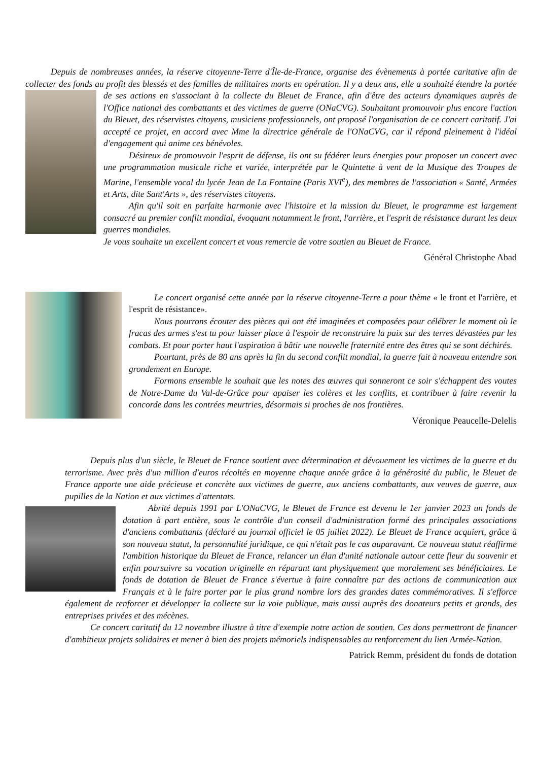Depuis de nombreuses années, la réserve citoyenne-Terre d'Île-de-France, organise des évènements à portée caritative afin de collecter des fonds au profit des blessés et des familles de militaires morts en opération. Il y a deux ans, elle a souhaité étendre la portée de ses actions en s'associant à la collecte du Bleuet de France, afin d'être des acteurs dynamiques auprès de l'Office national des combattants et des victimes de guerre (ONaCVG). Souhaitant promouvoir plus encore l'action du Bleuet, des réservistes citoyens, musiciens professionnels, ont proposé l'organisation de ce concert caritatif. J'ai accepté ce projet, en accord avec Mme la directrice générale de l'ONaCVG, car il répond pleinement à l'idéal d'engagement qui anime ces bénévoles.
Désireux de promouvoir l'esprit de défense, ils ont su fédérer leurs énergies pour proposer un concert avec une programmation musicale riche et variée, interprétée par le Quintette à vent de la Musique des Troupes de Marine, l'ensemble vocal du lycée Jean de La Fontaine (Paris XVI<sup>e</sup>), des membres de l'association « Santé, Armées et Arts, dite Sant'Arts », des réservistes citoyens.
Afin qu'il soit en parfaite harmonie avec l'histoire et la mission du Bleuet, le programme est largement consacré au premier conflit mondial, évoquant notamment le front, l'arrière, et l'esprit de résistance durant les deux guerres mondiales.
Je vous souhaite un excellent concert et vous remercie de votre soutien au Bleuet de France.
Général Christophe Abad
Le concert organisé cette année par la réserve citoyenne-Terre a pour thème « le front et l'arrière, et l'esprit de résistance».
Nous pourrons écouter des pièces qui ont été imaginées et composées pour célébrer le moment où le fracas des armes s'est tu pour laisser place à l'espoir de reconstruire la paix sur des terres dévastées par les combats. Et pour porter haut l'aspiration à bâtir une nouvelle fraternité entre des êtres qui se sont déchirés.
Pourtant, près de 80 ans après la fin du second conflit mondial, la guerre fait à nouveau entendre son grondement en Europe.
Formons ensemble le souhait que les notes des œuvres qui sonneront ce soir s'échappent des voutes de Notre-Dame du Val-de-Grâce pour apaiser les colères et les conflits, et contribuer à faire revenir la concorde dans les contrées meurtries, désormais si proches de nos frontières.
Véronique Peaucelle-Delelis
Depuis plus d'un siècle, le Bleuet de France soutient avec détermination et dévouement les victimes de la guerre et du terrorisme. Avec près d'un million d'euros récoltés en moyenne chaque année grâce à la générosité du public, le Bleuet de France apporte une aide précieuse et concrète aux victimes de guerre, aux anciens combattants, aux veuves de guerre, aux pupilles de la Nation et aux victimes d'attentats.
Abrité depuis 1991 par L'ONaCVG, le Bleuet de France est devenu le 1er janvier 2023 un fonds de dotation à part entière, sous le contrôle d'un conseil d'administration formé des principales associations d'anciens combattants (déclaré au journal officiel le 05 juillet 2022). Le Bleuet de France acquiert, grâce à son nouveau statut, la personnalité juridique, ce qui n'était pas le cas auparavant. Ce nouveau statut réaffirme l'ambition historique du Bleuet de France, relancer un élan d'unité nationale autour cette fleur du souvenir et enfin poursuivre sa vocation originelle en réparant tant physiquement que moralement ses bénéficiaires. Le fonds de dotation de Bleuet de France s'évertue à faire connaître par des actions de communication aux Français et à le faire porter par le plus grand nombre lors des grandes dates commémoratives. Il s'efforce également de renforcer et développer la collecte sur la voie publique, mais aussi auprès des donateurs petits et grands, des entreprises privées et des mécènes.
Ce concert caritatif du 12 novembre illustre à titre d'exemple notre action de soutien. Ces dons permettront de financer d'ambitieux projets solidaires et mener à bien des projets mémoriels indispensables au renforcement du lien Armée-Nation.
Patrick Remm, président du fonds de dotation